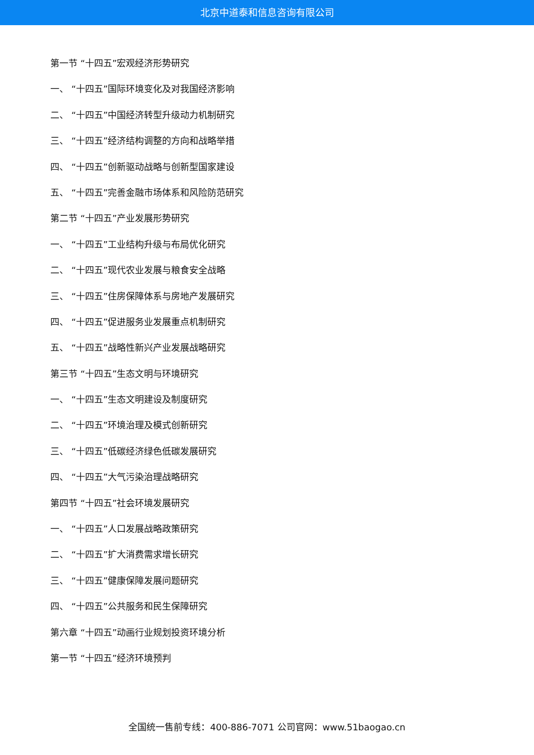北京中道泰和信息咨询有限公司
第一节 “十四五”宏观经济形势研究
一、 “十四五”国际环境变化及对我国经济影响
二、 “十四五”中国经济转型升级动力机制研究
三、 “十四五”经济结构调整的方向和战略举措
四、 “十四五”创新驱动战略与创新型国家建设
五、 “十四五”完善金融市场体系和风险防范研究
第二节 “十四五”产业发展形势研究
一、 “十四五”工业结构升级与布局优化研究
二、 “十四五”现代农业发展与粮食安全战略
三、 “十四五”住房保障体系与房地产发展研究
四、 “十四五”促进服务业发展重点机制研究
五、 “十四五”战略性新兴产业发展战略研究
第三节 “十四五”生态文明与环境研究
一、 “十四五”生态文明建设及制度研究
二、 “十四五”环境治理及模式创新研究
三、 “十四五”低碳经济绿色低碳发展研究
四、 “十四五”大气污染治理战略研究
第四节 “十四五”社会环境发展研究
一、 “十四五”人口发展战略政策研究
二、 “十四五”扩大消费需求增长研究
三、 “十四五”健康保障发展问题研究
四、 “十四五”公共服务和民生保障研究
第六章 “十四五”动画行业规划投资环境分析
第一节 “十四五”经济环境预判
全国统一售前专线：400-886-7071 公司官网：www.51baogao.cn